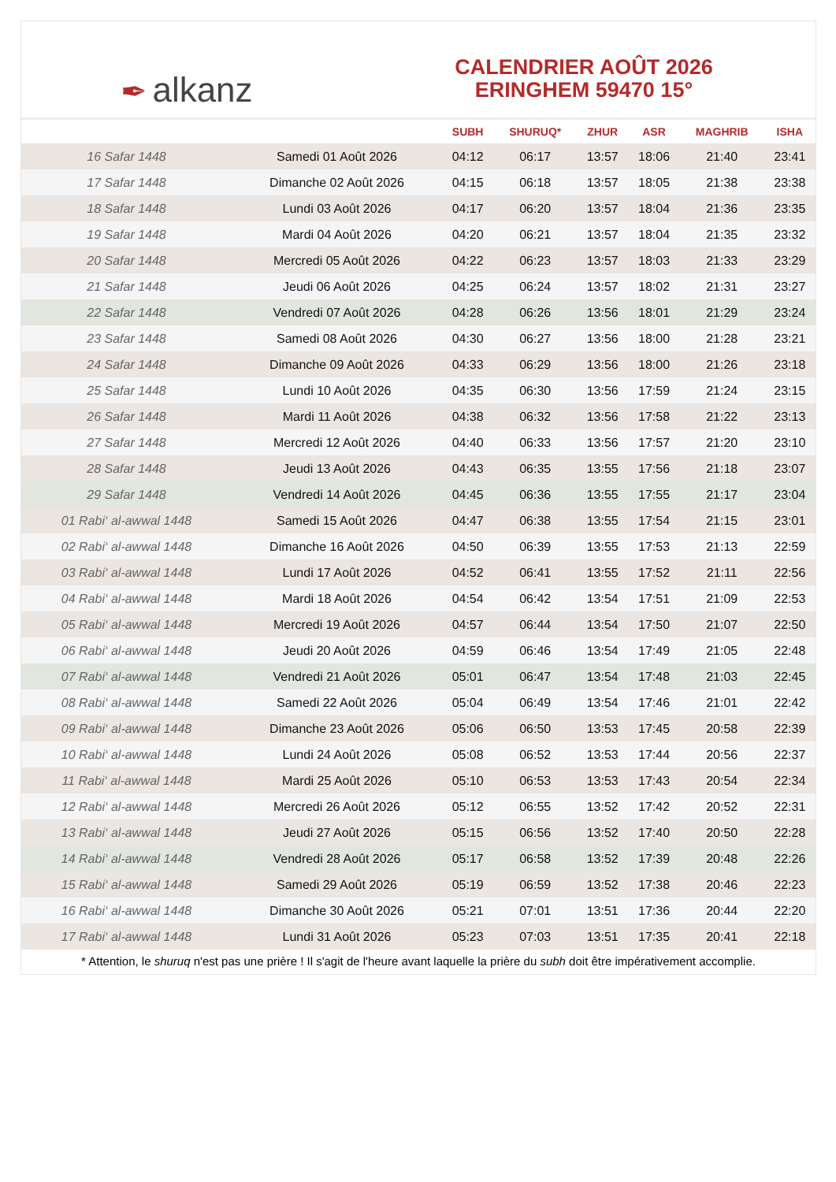✒ alkanz
CALENDRIER AOÛT 2026
ERINGHEM 59470 15°
| | | SUBH | SHURUQ* | ZHUR | ASR | MAGHRIB | ISHA |
| --- | --- | --- | --- | --- | --- | --- | --- |
| 16 Safar 1448 | Samedi 01 Août 2026 | 04:12 | 06:17 | 13:57 | 18:06 | 21:40 | 23:41 |
| 17 Safar 1448 | Dimanche 02 Août 2026 | 04:15 | 06:18 | 13:57 | 18:05 | 21:38 | 23:38 |
| 18 Safar 1448 | Lundi 03 Août 2026 | 04:17 | 06:20 | 13:57 | 18:04 | 21:36 | 23:35 |
| 19 Safar 1448 | Mardi 04 Août 2026 | 04:20 | 06:21 | 13:57 | 18:04 | 21:35 | 23:32 |
| 20 Safar 1448 | Mercredi 05 Août 2026 | 04:22 | 06:23 | 13:57 | 18:03 | 21:33 | 23:29 |
| 21 Safar 1448 | Jeudi 06 Août 2026 | 04:25 | 06:24 | 13:57 | 18:02 | 21:31 | 23:27 |
| 22 Safar 1448 | Vendredi 07 Août 2026 | 04:28 | 06:26 | 13:56 | 18:01 | 21:29 | 23:24 |
| 23 Safar 1448 | Samedi 08 Août 2026 | 04:30 | 06:27 | 13:56 | 18:00 | 21:28 | 23:21 |
| 24 Safar 1448 | Dimanche 09 Août 2026 | 04:33 | 06:29 | 13:56 | 18:00 | 21:26 | 23:18 |
| 25 Safar 1448 | Lundi 10 Août 2026 | 04:35 | 06:30 | 13:56 | 17:59 | 21:24 | 23:15 |
| 26 Safar 1448 | Mardi 11 Août 2026 | 04:38 | 06:32 | 13:56 | 17:58 | 21:22 | 23:13 |
| 27 Safar 1448 | Mercredi 12 Août 2026 | 04:40 | 06:33 | 13:56 | 17:57 | 21:20 | 23:10 |
| 28 Safar 1448 | Jeudi 13 Août 2026 | 04:43 | 06:35 | 13:55 | 17:56 | 21:18 | 23:07 |
| 29 Safar 1448 | Vendredi 14 Août 2026 | 04:45 | 06:36 | 13:55 | 17:55 | 21:17 | 23:04 |
| 01 Rabi‘ al-awwal 1448 | Samedi 15 Août 2026 | 04:47 | 06:38 | 13:55 | 17:54 | 21:15 | 23:01 |
| 02 Rabi‘ al-awwal 1448 | Dimanche 16 Août 2026 | 04:50 | 06:39 | 13:55 | 17:53 | 21:13 | 22:59 |
| 03 Rabi‘ al-awwal 1448 | Lundi 17 Août 2026 | 04:52 | 06:41 | 13:55 | 17:52 | 21:11 | 22:56 |
| 04 Rabi‘ al-awwal 1448 | Mardi 18 Août 2026 | 04:54 | 06:42 | 13:54 | 17:51 | 21:09 | 22:53 |
| 05 Rabi‘ al-awwal 1448 | Mercredi 19 Août 2026 | 04:57 | 06:44 | 13:54 | 17:50 | 21:07 | 22:50 |
| 06 Rabi‘ al-awwal 1448 | Jeudi 20 Août 2026 | 04:59 | 06:46 | 13:54 | 17:49 | 21:05 | 22:48 |
| 07 Rabi‘ al-awwal 1448 | Vendredi 21 Août 2026 | 05:01 | 06:47 | 13:54 | 17:48 | 21:03 | 22:45 |
| 08 Rabi‘ al-awwal 1448 | Samedi 22 Août 2026 | 05:04 | 06:49 | 13:54 | 17:46 | 21:01 | 22:42 |
| 09 Rabi‘ al-awwal 1448 | Dimanche 23 Août 2026 | 05:06 | 06:50 | 13:53 | 17:45 | 20:58 | 22:39 |
| 10 Rabi‘ al-awwal 1448 | Lundi 24 Août 2026 | 05:08 | 06:52 | 13:53 | 17:44 | 20:56 | 22:37 |
| 11 Rabi‘ al-awwal 1448 | Mardi 25 Août 2026 | 05:10 | 06:53 | 13:53 | 17:43 | 20:54 | 22:34 |
| 12 Rabi‘ al-awwal 1448 | Mercredi 26 Août 2026 | 05:12 | 06:55 | 13:52 | 17:42 | 20:52 | 22:31 |
| 13 Rabi‘ al-awwal 1448 | Jeudi 27 Août 2026 | 05:15 | 06:56 | 13:52 | 17:40 | 20:50 | 22:28 |
| 14 Rabi‘ al-awwal 1448 | Vendredi 28 Août 2026 | 05:17 | 06:58 | 13:52 | 17:39 | 20:48 | 22:26 |
| 15 Rabi‘ al-awwal 1448 | Samedi 29 Août 2026 | 05:19 | 06:59 | 13:52 | 17:38 | 20:46 | 22:23 |
| 16 Rabi‘ al-awwal 1448 | Dimanche 30 Août 2026 | 05:21 | 07:01 | 13:51 | 17:36 | 20:44 | 22:20 |
| 17 Rabi‘ al-awwal 1448 | Lundi 31 Août 2026 | 05:23 | 07:03 | 13:51 | 17:35 | 20:41 | 22:18 |
* Attention, le shuruq n'est pas une prière ! Il s'agit de l'heure avant laquelle la prière du subh doit être impérativement accomplie.